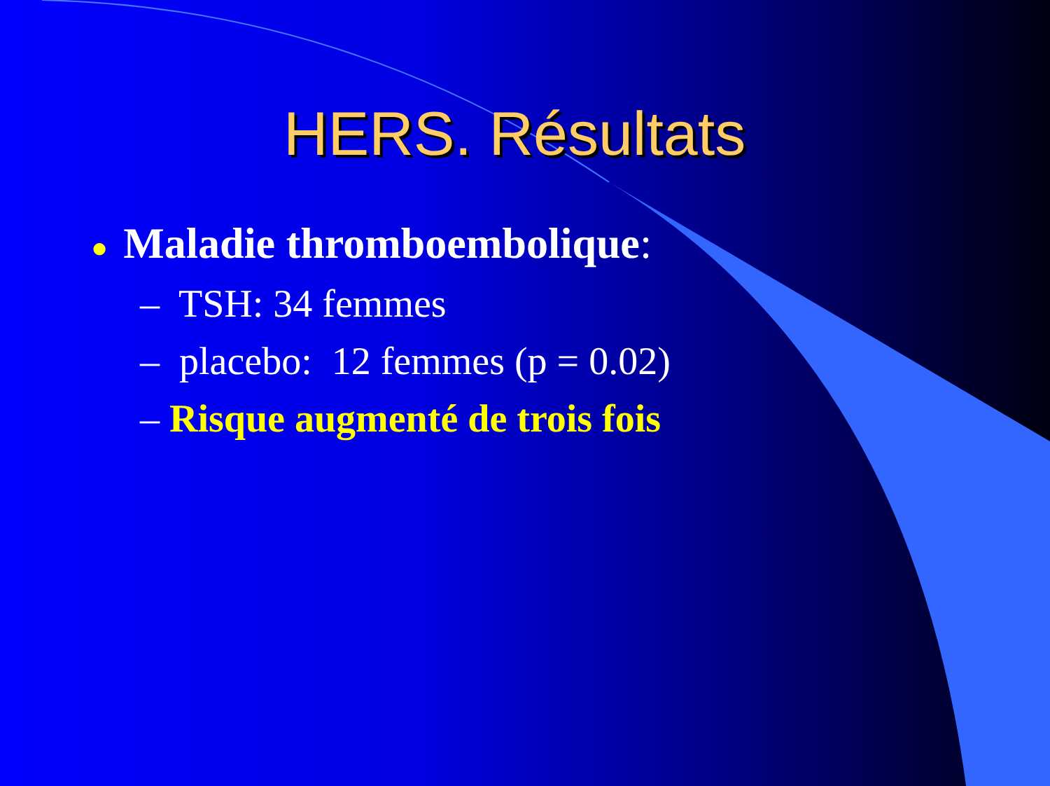HERS. Résultats
● Maladie thromboembolique:
– TSH: 34 femmes
– placebo: 12 femmes (p = 0.02)
– Risque augmenté de trois fois